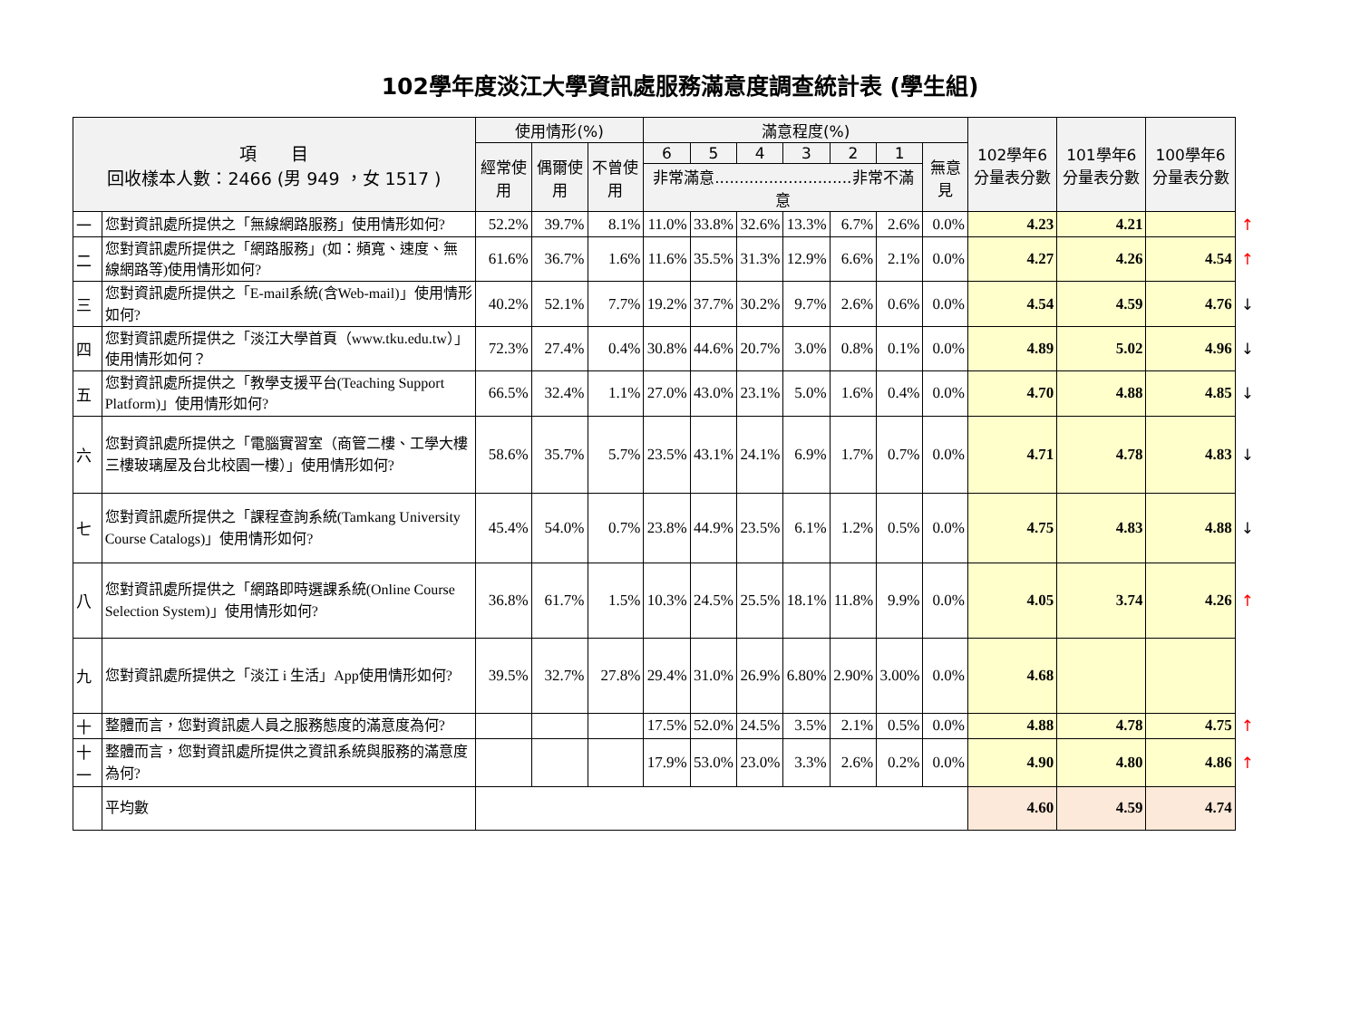102學年度淡江大學資訊處服務滿意度調查統計表 (學生組)
| 項 目 回收樣本人數：2466 (男 949 ，女 1517 ) | | 使用情形(%) | | | 滿意程度(%) | | | | | | | 102學年6分量表分數 | 101學年6分量表分數 | 100學年6分量表分數 | |
| | | 經常使用 | 偶爾使用 | 不曾使用 | 6 | 5 | 4 | 3 | 2 | 1 | 無意見 | | | | |
| | | | | | 非常滿意............................非常不滿意 | | | | | | | | | | |
| 一 | 您對資訊處所提供之「無線網路服務」使用情形如何? | 52.2% | 39.7% | 8.1% | 11.0% | 33.8% | 32.6% | 13.3% | 6.7% | 2.6% | 0.0% | 4.23 | 4.21 | | ↑ |
| 二 | 您對資訊處所提供之「網路服務」(如：頻寬、速度、無線網路等)使用情形如何? | 61.6% | 36.7% | 1.6% | 11.6% | 35.5% | 31.3% | 12.9% | 6.6% | 2.1% | 0.0% | 4.27 | 4.26 | 4.54 | ↑ |
| 三 | 您對資訊處所提供之「E-mail系統(含Web-mail)」使用情形如何? | 40.2% | 52.1% | 7.7% | 19.2% | 37.7% | 30.2% | 9.7% | 2.6% | 0.6% | 0.0% | 4.54 | 4.59 | 4.76 | ↓ |
| 四 | 您對資訊處所提供之「淡江大學首頁（www.tku.edu.tw）」使用情形如何？ | 72.3% | 27.4% | 0.4% | 30.8% | 44.6% | 20.7% | 3.0% | 0.8% | 0.1% | 0.0% | 4.89 | 5.02 | 4.96 | ↓ |
| 五 | 您對資訊處所提供之「教學支援平台(Teaching Support Platform)」使用情形如何? | 66.5% | 32.4% | 1.1% | 27.0% | 43.0% | 23.1% | 5.0% | 1.6% | 0.4% | 0.0% | 4.70 | 4.88 | 4.85 | ↓ |
| 六 | 您對資訊處所提供之「電腦實習室（商管二樓、工學大樓三樓玻璃屋及台北校園一樓）」使用情形如何? | 58.6% | 35.7% | 5.7% | 23.5% | 43.1% | 24.1% | 6.9% | 1.7% | 0.7% | 0.0% | 4.71 | 4.78 | 4.83 | ↓ |
| 七 | 您對資訊處所提供之「課程查詢系統(Tamkang University Course Catalogs)」使用情形如何? | 45.4% | 54.0% | 0.7% | 23.8% | 44.9% | 23.5% | 6.1% | 1.2% | 0.5% | 0.0% | 4.75 | 4.83 | 4.88 | ↓ |
| 八 | 您對資訊處所提供之「網路即時選課系統(Online Course Selection System)」使用情形如何? | 36.8% | 61.7% | 1.5% | 10.3% | 24.5% | 25.5% | 18.1% | 11.8% | 9.9% | 0.0% | 4.05 | 3.74 | 4.26 | ↑ |
| 九 | 您對資訊處所提供之「淡江 i 生活」App使用情形如何? | 39.5% | 32.7% | 27.8% | 29.4% | 31.0% | 26.9% | 6.80% | 2.90% | 3.00% | 0.0% | 4.68 | | | |
| 十 | 整體而言，您對資訊處人員之服務態度的滿意度為何? | | | | 17.5% | 52.0% | 24.5% | 3.5% | 2.1% | 0.5% | 0.0% | 4.88 | 4.78 | 4.75 | ↑ |
| 十一 | 整體而言，您對資訊處所提供之資訊系統與服務的滿意度為何? | | | | 17.9% | 53.0% | 23.0% | 3.3% | 2.6% | 0.2% | 0.0% | 4.90 | 4.80 | 4.86 | ↑ |
| | 平均數 | | | | | | | | | | | 4.60 | 4.59 | 4.74 | |